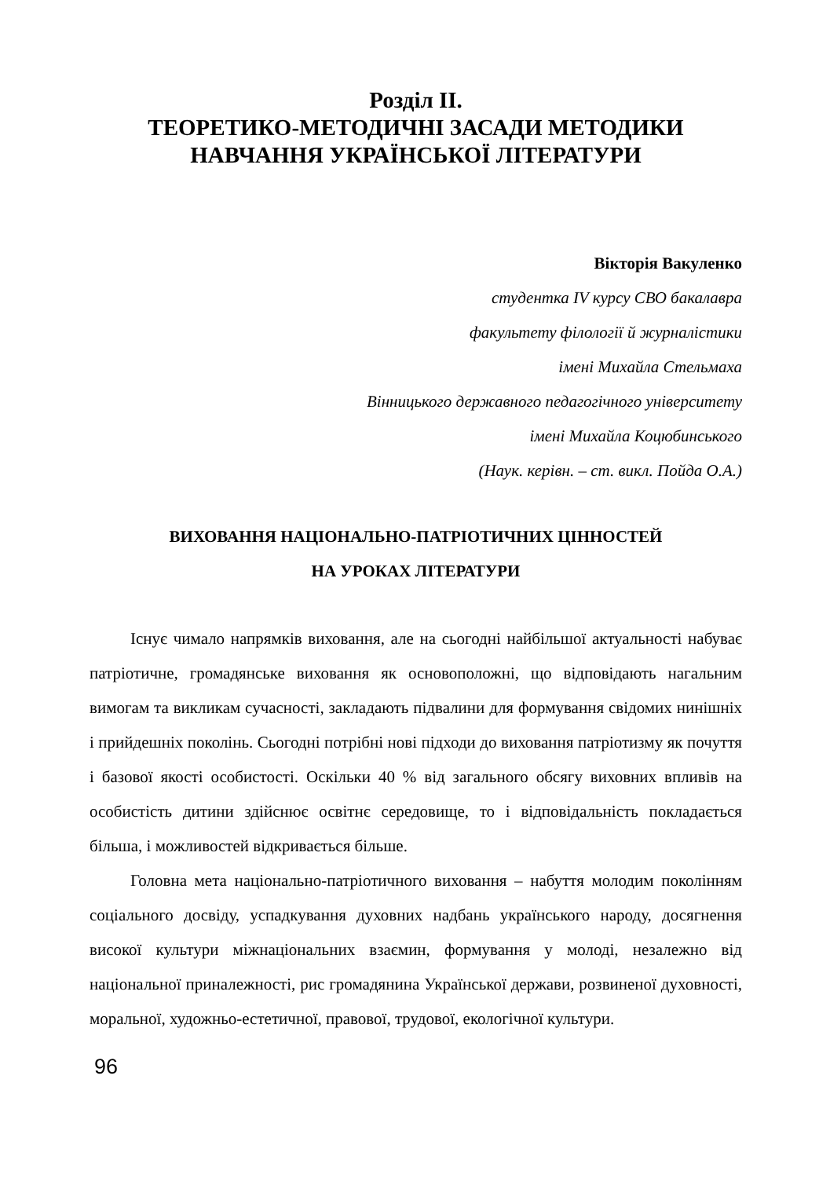Розділ ІІ.
ТЕОРЕТИКО-МЕТОДИЧНІ ЗАСАДИ МЕТОДИКИ
НАВЧАННЯ УКРАЇНСЬКОЇ ЛІТЕРАТУРИ
Вікторія Вакуленко
студентка IV курсу СВО бакалавра
факультету філології й журналістики
імені Михайла Стельмаха
Вінницького державного педагогічного університету
імені Михайла Коцюбинського
(Наук. керівн. – ст. викл. Пойда О.А.)
ВИХОВАННЯ НАЦІОНАЛЬНО-ПАТРІОТИЧНИХ ЦІННОСТЕЙ
НА УРОКАХ ЛІТЕРАТУРИ
Існує чимало напрямків виховання, але на сьогодні найбільшої актуальності набуває патріотичне, громадянське виховання як основоположні, що відповідають нагальним вимогам та викликам сучасності, закладають підвалини для формування свідомих нинішніх і прийдешніх поколінь. Сьогодні потрібні нові підходи до виховання патріотизму як почуття і базової якості особистості. Оскільки 40 % від загального обсягу виховних впливів на особистість дитини здійснює освітнє середовище, то і відповідальність покладається більша, і можливостей відкривається більше.
Головна мета національно-патріотичного виховання – набуття молодим поколінням соціального досвіду, успадкування духовних надбань українського народу, досягнення високої культури міжнаціональних взаємин, формування у молоді, незалежно від національної приналежності, рис громадянина Української держави, розвиненої духовності, моральної, художньо-естетичної, правової, трудової, екологічної культури.
96